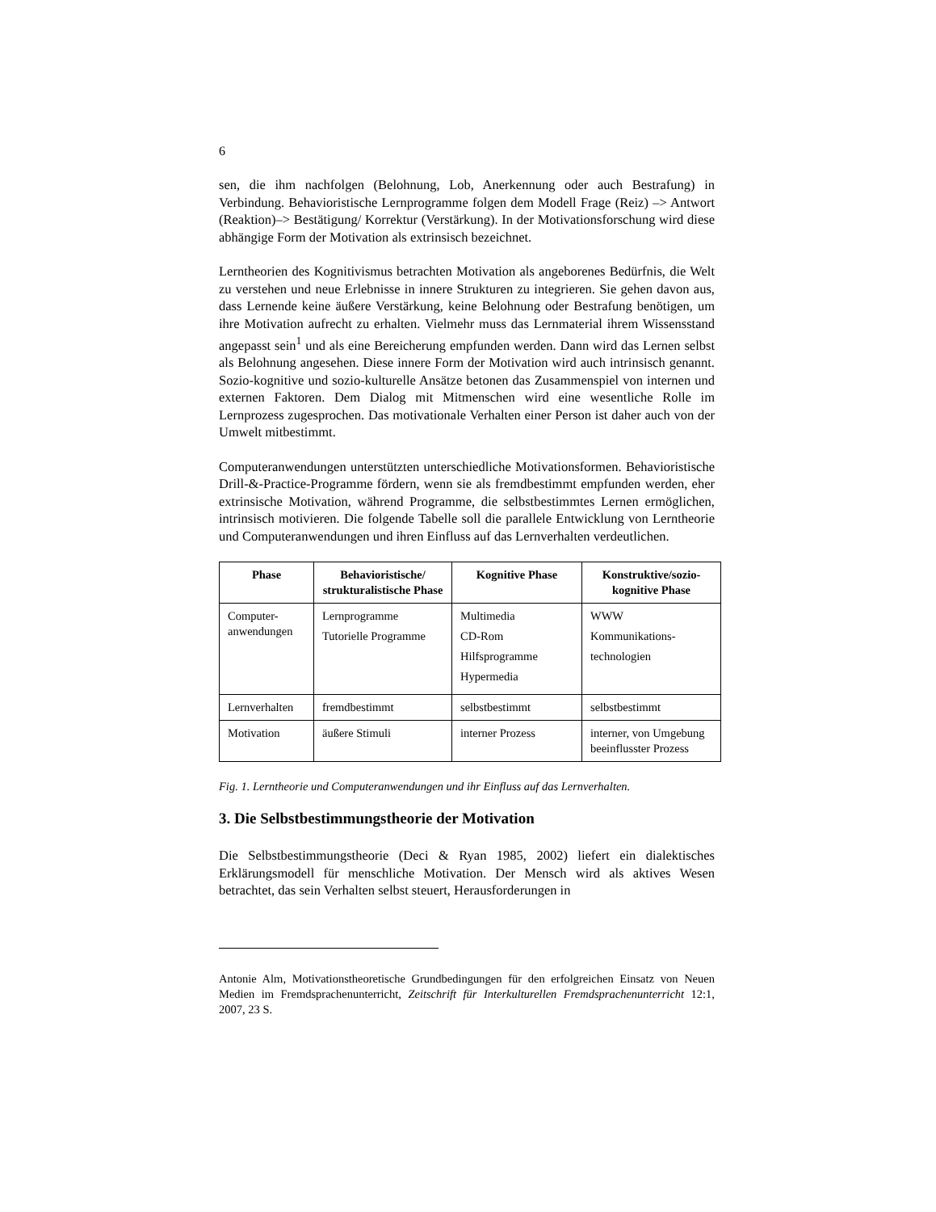6
sen, die ihm nachfolgen (Belohnung, Lob, Anerkennung oder auch Bestrafung) in Verbindung. Behavioristische Lernprogramme folgen dem Modell Frage (Reiz) –> Antwort (Reaktion)–> Bestätigung/ Korrektur (Verstärkung). In der Motivationsforschung wird diese abhängige Form der Motivation als extrinsisch bezeichnet.
Lerntheorien des Kognitivismus betrachten Motivation als angeborenes Bedürf­nis, die Welt zu verstehen und neue Erlebnisse in innere Strukturen zu integrie­ren. Sie gehen davon aus, dass Lernende keine äußere Verstärkung, keine Be­lohnung oder Bestrafung benötigen, um ihre Motivation aufrecht zu erhalten. Vielmehr muss das Lernmaterial ihrem Wissensstand angepasst sein<sup>1</sup> und als eine Bereicherung empfunden werden. Dann wird das Lernen selbst als Beloh­nung angesehen. Diese innere Form der Motivation wird auch intrinsisch ge­nannt. Sozio-kognitive und sozio-kulturelle Ansätze betonen das Zusammen­spiel von internen und externen Faktoren. Dem Dialog mit Mitmenschen wird eine wesentliche Rolle im Lernprozess zugesprochen. Das motivationale Verhal­ten einer Person ist daher auch von der Umwelt mitbestimmt.
Computeranwendungen unterstützten unterschiedliche Motivationsformen. Be­havioristische Drill-&-Practice-Programme fördern, wenn sie als fremdbestimmt empfunden werden, eher extrinsische Motivation, während Programme, die selbstbestimmtes Lernen ermöglichen, intrinsisch motivieren. Die folgende Tabelle soll die parallele Entwicklung von Lerntheorie und Computeranwen­dungen und ihren Einfluss auf das Lernverhalten verdeutlichen.
| Phase | Behavioristische/ strukturalistische Phase | Kognitive Phase | Konstruktive/sozio-kognitive Phase |
| --- | --- | --- | --- |
| Computer-anwendungen | Lernprogramme Tutorielle Program­me | Multimedia CD-Rom Hilfsprogramme Hypermedia | WWW Kommunikations- technologien |
| Lernverhalten | fremdbestimmt | selbstbestimmt | selbstbestimmt |
| Motivation | äußere Stimuli | interner Prozess | interner, von Umge­bung beeinflusster Prozess |
Fig. 1. Lerntheorie und Computeranwendungen und ihr Einfluss auf das Lernverhalten.
3. Die Selbstbestimmungstheorie der Motivation
Die Selbstbestimmungstheorie (Deci & Ryan 1985, 2002) liefert ein dialekti­sches Erklärungsmodell für menschliche Motivation. Der Mensch wird als akti­ves Wesen betrachtet, das sein Verhalten selbst steuert, Herausforderungen in
Antonie Alm, Motivationstheoretische Grundbedingungen für den erfolgreichen Einsatz von Neuen Medien im Fremdsprachenunterricht, Zeitschrift für Interkulturellen Fremd­sprachenunterricht 12:1, 2007, 23 S.